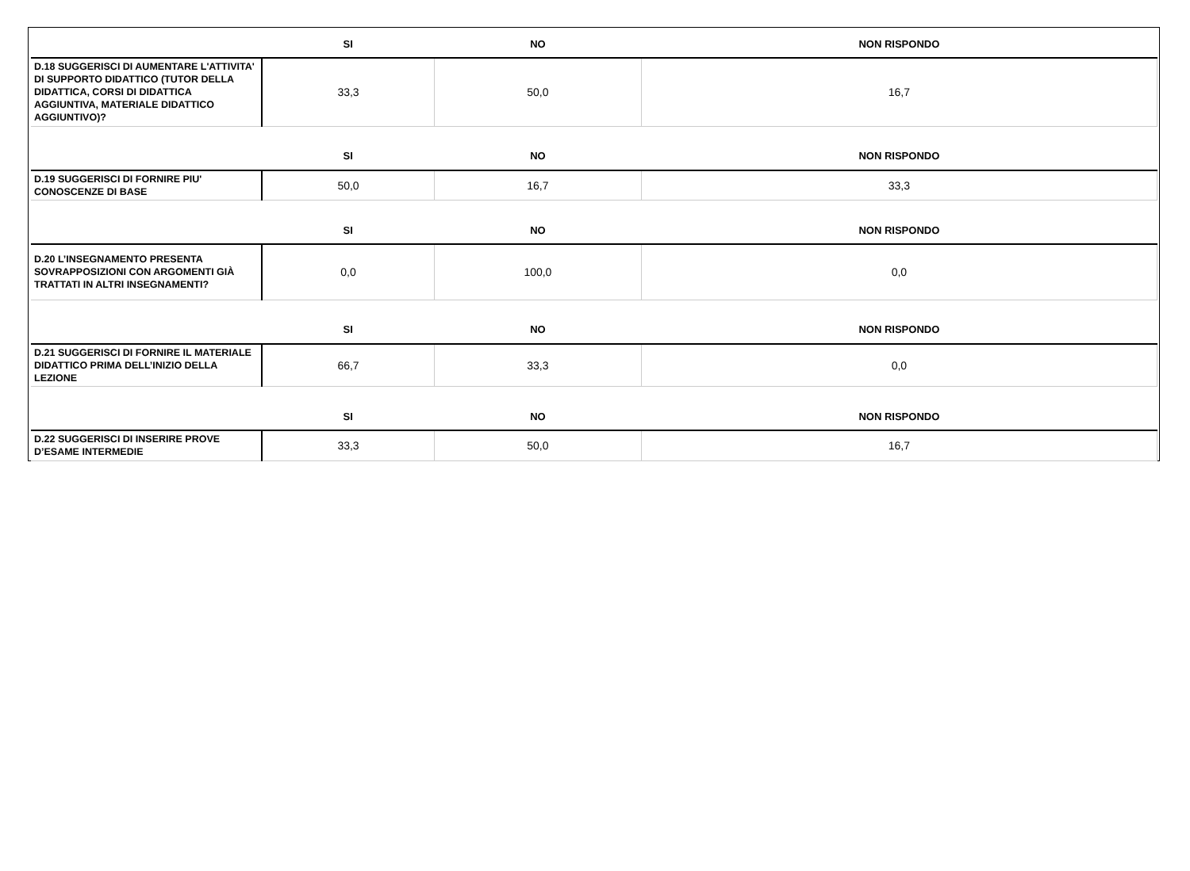| | SI | NO | NON RISPONDO |
| --- | --- | --- | --- |
| D.18 SUGGERISCI DI AUMENTARE L'ATTIVITA' DI SUPPORTO DIDATTICO (TUTOR DELLA DIDATTICA, CORSI DI DIDATTICA AGGIUNTIVA, MATERIALE DIDATTICO AGGIUNTIVO)? | 33,3 | 50,0 | 16,7 |
| | SI | NO | NON RISPONDO |
| D.19 SUGGERISCI DI FORNIRE PIU' CONOSCENZE DI BASE | 50,0 | 16,7 | 33,3 |
| | SI | NO | NON RISPONDO |
| D.20 L’INSEGNAMENTO PRESENTA SOVRAPPOSIZIONI CON ARGOMENTI GIÀ TRATTATI IN ALTRI INSEGNAMENTI? | 0,0 | 100,0 | 0,0 |
| | SI | NO | NON RISPONDO |
| D.21 SUGGERISCI DI FORNIRE IL MATERIALE DIDATTICO PRIMA DELL’INIZIO DELLA LEZIONE | 66,7 | 33,3 | 0,0 |
| | SI | NO | NON RISPONDO |
| D.22 SUGGERISCI DI INSERIRE PROVE D’ESAME INTERMEDIE | 33,3 | 50,0 | 16,7 |